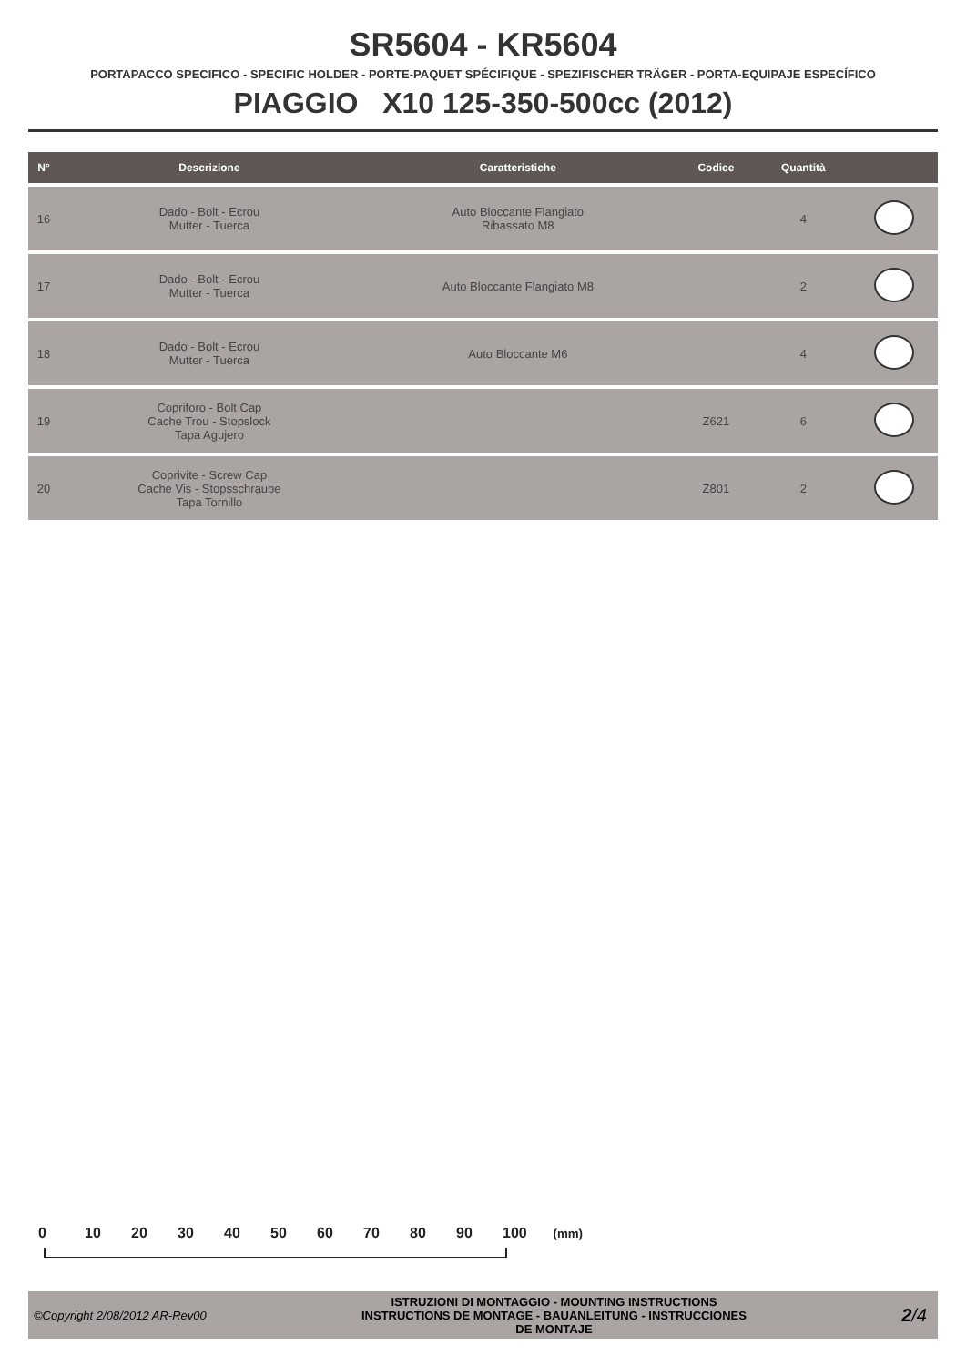SR5604 - KR5604
PORTAPACCO SPECIFICO - SPECIFIC HOLDER - PORTE-PAQUET SPÉCIFIQUE - SPEZIFISCHER TRÄGER - PORTA-EQUIPAJE ESPECÍFICO
PIAGGIO X10 125-350-500cc (2012)
| N° | Descrizione | Caratteristiche | Codice | Quantità | |
| --- | --- | --- | --- | --- | --- |
| 16 | Dado - Bolt - Ecrou Mutter - Tuerca | Auto Bloccante Flangiato Ribassato M8 | | 4 | |
| 17 | Dado - Bolt - Ecrou Mutter - Tuerca | Auto Bloccante Flangiato M8 | | 2 | |
| 18 | Dado - Bolt - Ecrou Mutter - Tuerca | Auto Bloccante M6 | | 4 | |
| 19 | Copriforo - Bolt Cap Cache Trou - Stopslock Tapa Agujero | | Z621 | 6 | |
| 20 | Coprivite - Screw Cap Cache Vis - Stopsschraube Tapa Tornillo | | Z801 | 2 | |
0 10 20 30 40 50 60 70 80 90 100 (mm)
©Copyright 2/08/2012 AR-Rev00 ISTRUZIONI DI MONTAGGIO - MOUNTING INSTRUCTIONS
INSTRUCTIONS DE MONTAGE - BAUANLEITUNG - INSTRUCCIONES
DE MONTAJE 2/4